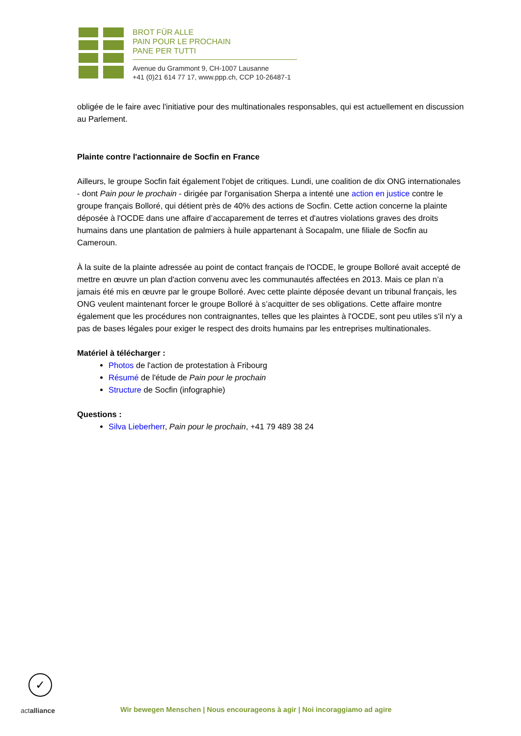BROT FÜR ALLE
PAIN POUR LE PROCHAIN
PANE PER TUTTI
Avenue du Grammont 9, CH-1007 Lausanne
+41 (0)21 614 77 17, www.ppp.ch, CCP 10-26487-1
obligée de le faire avec l'initiative pour des multinationales responsables, qui est actuellement en discussion au Parlement.
Plainte contre l'actionnaire de Socfin en France
Ailleurs, le groupe Socfin fait également l'objet de critiques. Lundi, une coalition de dix ONG internationales - dont Pain pour le prochain - dirigée par l'organisation Sherpa a intenté une action en justice contre le groupe français Bolloré, qui détient près de 40% des actions de Socfin. Cette action concerne la plainte déposée à l'OCDE dans une affaire d’accaparement de terres et d'autres violations graves des droits humains dans une plantation de palmiers à huile appartenant à Socapalm, une filiale de Socfin au Cameroun.
À la suite de la plainte adressée au point de contact français de l'OCDE, le groupe Bolloré avait accepté de mettre en œuvre un plan d'action convenu avec les communautés affectées en 2013. Mais ce plan n’a jamais été mis en œuvre par le groupe Bolloré. Avec cette plainte déposée devant un tribunal français, les ONG veulent maintenant forcer le groupe Bolloré à s’acquitter de ses obligations. Cette affaire montre également que les procédures non contraignantes, telles que les plaintes à l'OCDE, sont peu utiles s'il n'y a pas de bases légales pour exiger le respect des droits humains par les entreprises multinationales.
Matériel à télécharger :
Photos de l'action de protestation à Fribourg
Résumé de l'étude de Pain pour le prochain
Structure de Socfin (infographie)
Questions :
Silva Lieberherr, Pain pour le prochain, +41 79 489 38 24
✓
actalliance
Wir bewegen Menschen | Nous encourageons à agir | Noi incoraggiamo ad agire